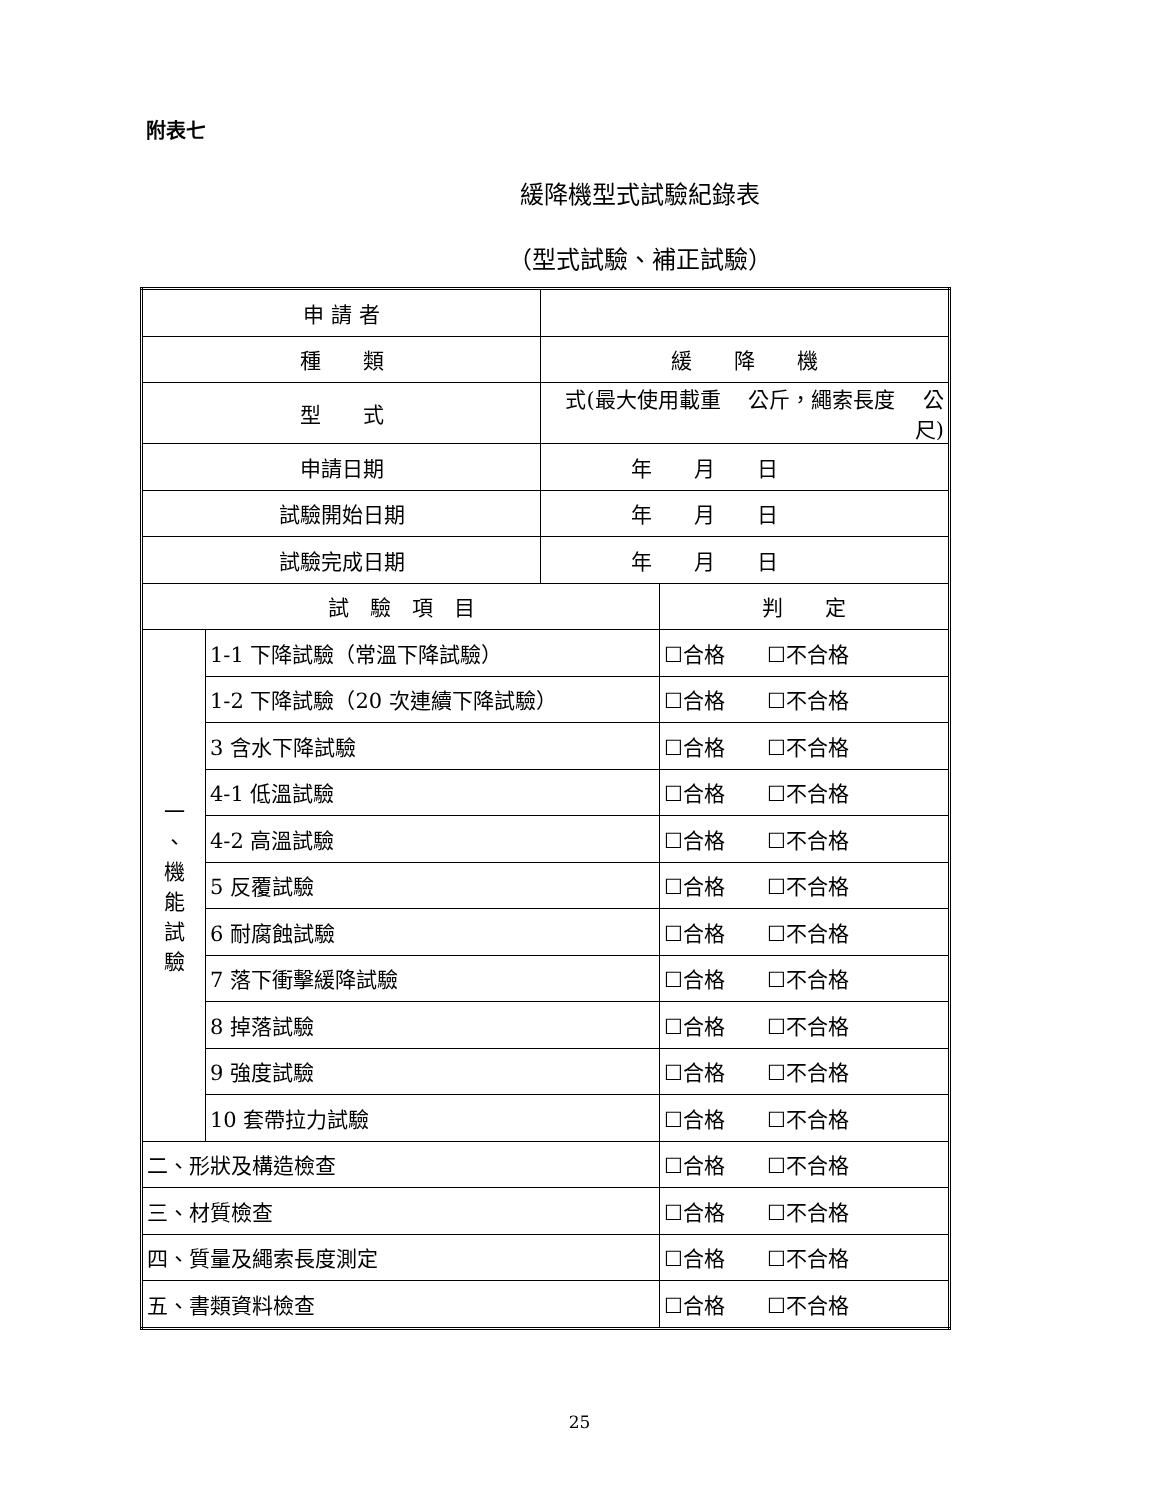附表七
緩降機型式試驗紀錄表
（型式試驗、補正試驗）
| 申 請 者 | | | |
| 種 類 | | 緩 降 機 | |
| 型 式 | | 式(最大使用載重 公斤，繩索長度 公尺) | |
| 申請日期 | | 年 月 日 | |
| 試驗開始日期 | | 年 月 日 | |
| 試驗完成日期 | | 年 月 日 | |
| 試 驗 項 目 | | | 判 定 |
| 一 、 機 能 試 驗 | 1-1 下降試驗（常溫下降試驗） | | ☐合格 ☐不合格 |
| | 1-2 下降試驗（20 次連續下降試驗） | | ☐合格 ☐不合格 |
| | 3 含水下降試驗 | | ☐合格 ☐不合格 |
| | 4-1 低溫試驗 | | ☐合格 ☐不合格 |
| | 4-2 高溫試驗 | | ☐合格 ☐不合格 |
| | 5 反覆試驗 | | ☐合格 ☐不合格 |
| | 6 耐腐蝕試驗 | | ☐合格 ☐不合格 |
| | 7 落下衝擊緩降試驗 | | ☐合格 ☐不合格 |
| | 8 掉落試驗 | | ☐合格 ☐不合格 |
| | 9 強度試驗 | | ☐合格 ☐不合格 |
| | 10 套帶拉力試驗 | | ☐合格 ☐不合格 |
| 二、形狀及構造檢查 | | | ☐合格 ☐不合格 |
| 三、材質檢查 | | | ☐合格 ☐不合格 |
| 四、質量及繩索長度測定 | | | ☐合格 ☐不合格 |
| 五、書類資料檢查 | | | ☐合格 ☐不合格 |
25